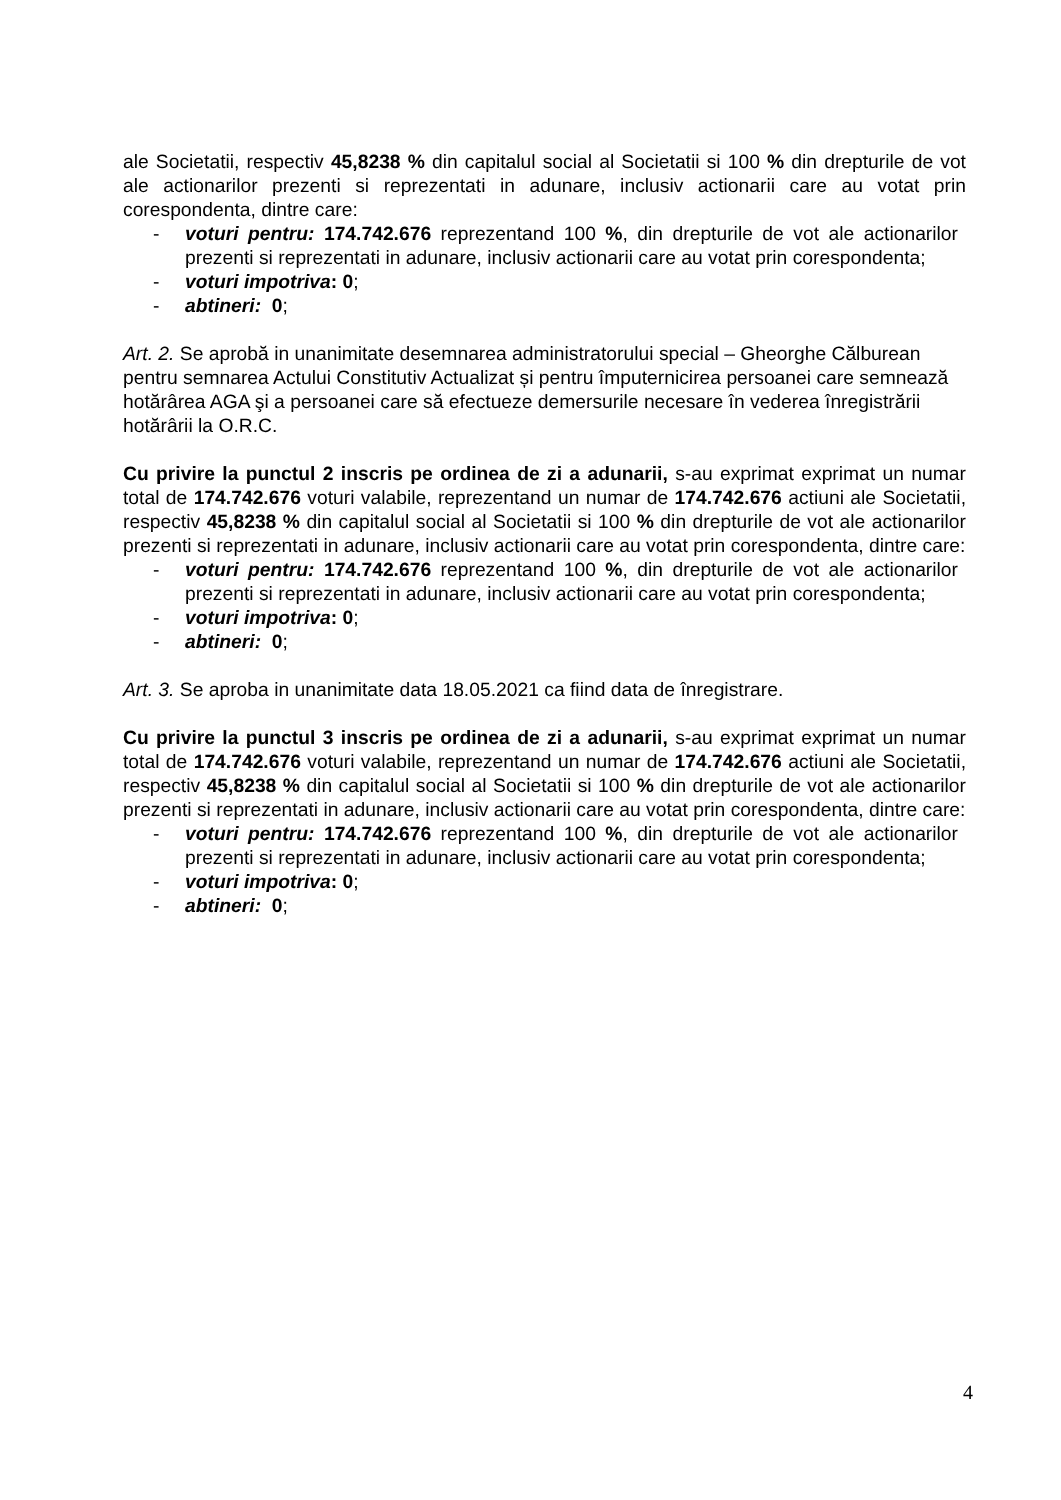ale Societatii, respectiv 45,8238 % din capitalul social al Societatii si 100 % din drepturile de vot ale actionarilor prezenti si reprezentati in adunare, inclusiv actionarii care au votat prin corespondenta, dintre care:
- voturi pentru: 174.742.676 reprezentand 100 %, din drepturile de vot ale actionarilor prezenti si reprezentati in adunare, inclusiv actionarii care au votat prin corespondenta;
- voturi impotriva: 0;
- abtineri: 0;
Art. 2. Se aprobă in unanimitate desemnarea administratorului special – Gheorghe Călburean pentru semnarea Actului Constitutiv Actualizat și pentru împuternicirea persoanei care semnează hotărârea AGA şi a persoanei care să efectueze demersurile necesare în vederea înregistrării hotărârii la O.R.C.
Cu privire la punctul 2 inscris pe ordinea de zi a adunarii, s-au exprimat exprimat un numar total de 174.742.676 voturi valabile, reprezentand un numar de 174.742.676 actiuni ale Societatii, respectiv 45,8238 % din capitalul social al Societatii si 100 % din drepturile de vot ale actionarilor prezenti si reprezentati in adunare, inclusiv actionarii care au votat prin corespondenta, dintre care:
- voturi pentru: 174.742.676 reprezentand 100 %, din drepturile de vot ale actionarilor prezenti si reprezentati in adunare, inclusiv actionarii care au votat prin corespondenta;
- voturi impotriva: 0;
- abtineri: 0;
Art. 3. Se aproba in unanimitate data 18.05.2021 ca fiind data de înregistrare.
Cu privire la punctul 3 inscris pe ordinea de zi a adunarii, s-au exprimat exprimat un numar total de 174.742.676 voturi valabile, reprezentand un numar de 174.742.676 actiuni ale Societatii, respectiv 45,8238 % din capitalul social al Societatii si 100 % din drepturile de vot ale actionarilor prezenti si reprezentati in adunare, inclusiv actionarii care au votat prin corespondenta, dintre care:
- voturi pentru: 174.742.676 reprezentand 100 %, din drepturile de vot ale actionarilor prezenti si reprezentati in adunare, inclusiv actionarii care au votat prin corespondenta;
- voturi impotriva: 0;
- abtineri: 0;
4